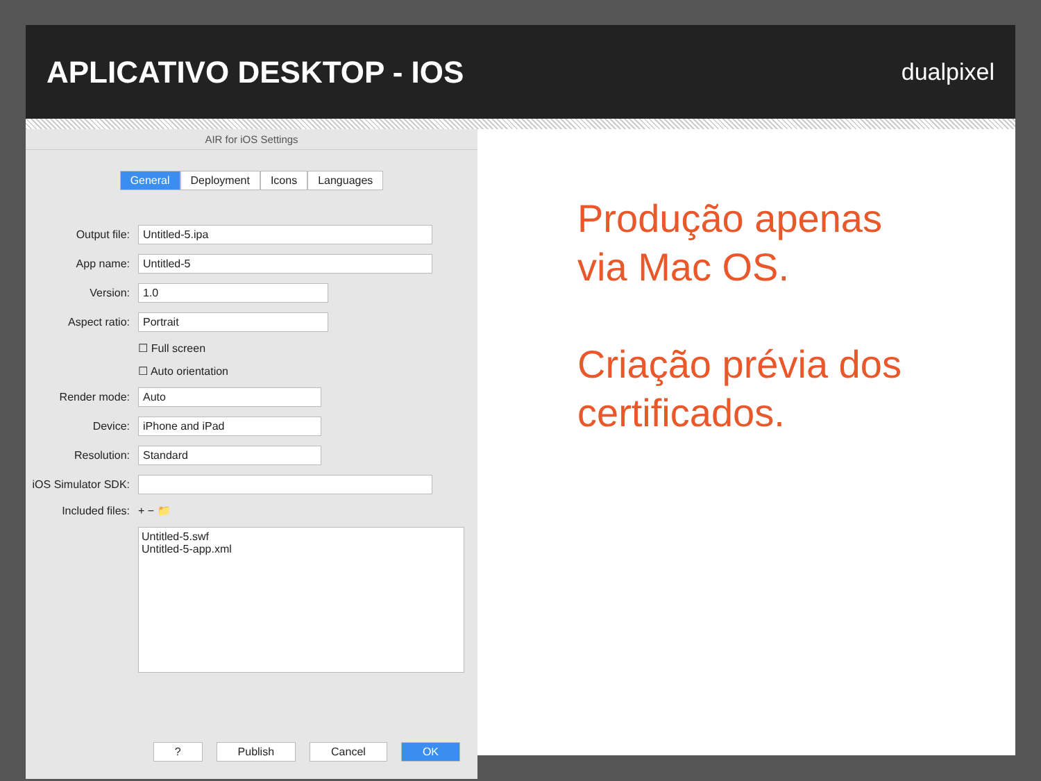APLICATIVO DESKTOP - IOS
dualpixel
AIR for iOS Settings
General Deployment Icons Languages
Output file: Untitled-5.ipa
App name: Untitled-5
Version: 1.0
Aspect ratio: Portrait
☐ Full screen
☐ Auto orientation
Render mode: Auto
Device: iPhone and iPad
Resolution: Standard
iOS Simulator SDK:
Included files: + − 📁
Untitled-5.swf
Untitled-5-app.xml
? Publish Cancel OK
Produção apenas
via Mac OS.
Criação prévia dos
certificados.